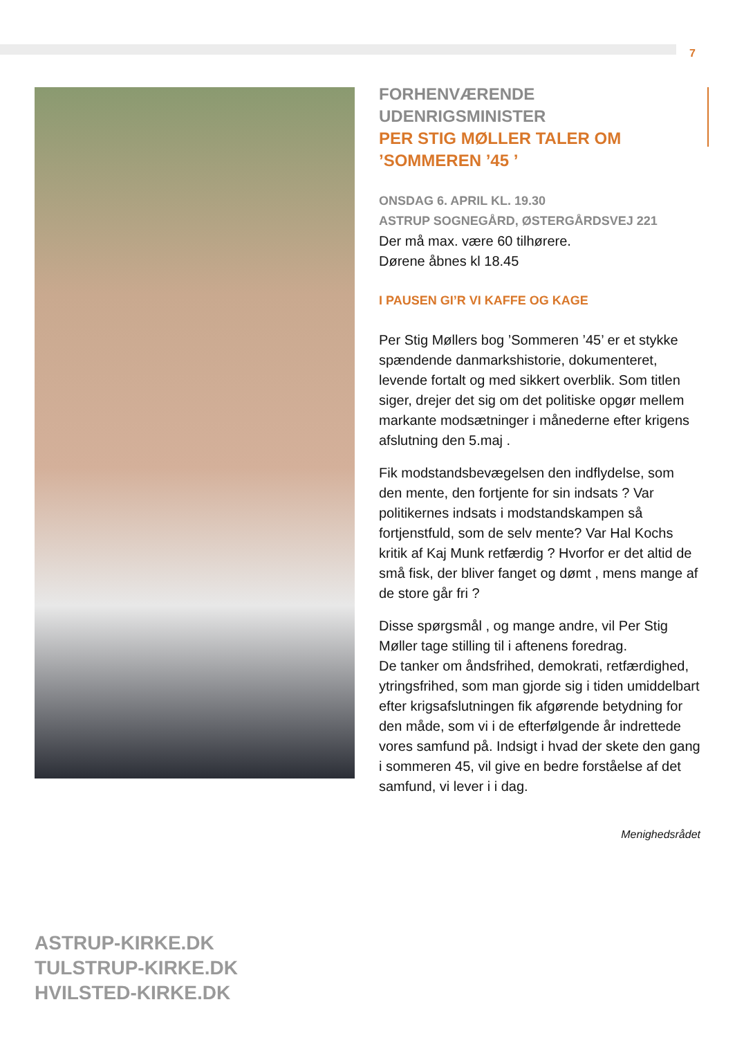7
FORHENVÆRENDE UDENRIGSMINISTER
PER STIG MØLLER TALER OM
’SOMMEREN ’45 ’
ONSDAG 6. APRIL KL. 19.30
ASTRUP SOGNEGÅRD, ØSTERGÅRDSVEJ 221
Der må max. være 60 tilhørere.
Dørene åbnes kl 18.45
I PAUSEN GI’R VI KAFFE OG KAGE
Per Stig Møllers bog ’Sommeren ’45’ er et stykke spændende danmarkshistorie, dokumenteret, levende fortalt og med sikkert overblik. Som titlen siger, drejer det sig om det politiske opgør mellem markante modsætninger i månederne efter krigens afslutning den 5.maj .
Fik modstandsbevægelsen den indflydelse, som den mente, den fortjente for sin indsats ? Var politikernes indsats i modstandskampen så fortjenstfuld, som de selv mente? Var Hal Kochs kritik af Kaj Munk retfærdig ? Hvorfor er det altid de små fisk, der bliver fanget og dømt , mens mange af de store går fri ?
Disse spørgsmål , og mange andre, vil Per Stig Møller tage stilling til i aftenens foredrag.
De tanker om åndsfrihed, demokrati, retfærdighed, ytringsfrihed, som man gjorde sig i tiden umiddelbart efter krigsafslutningen fik afgørende betydning for den måde, som vi i de efterfølgende år indrettede vores samfund på. Indsigt i hvad der skete den gang i sommeren 45, vil give en bedre forståelse af det samfund, vi lever i i dag.
Menighedsrådet
ASTRUP-KIRKE.DK
TULSTRUP-KIRKE.DK
HVILSTED-KIRKE.DK